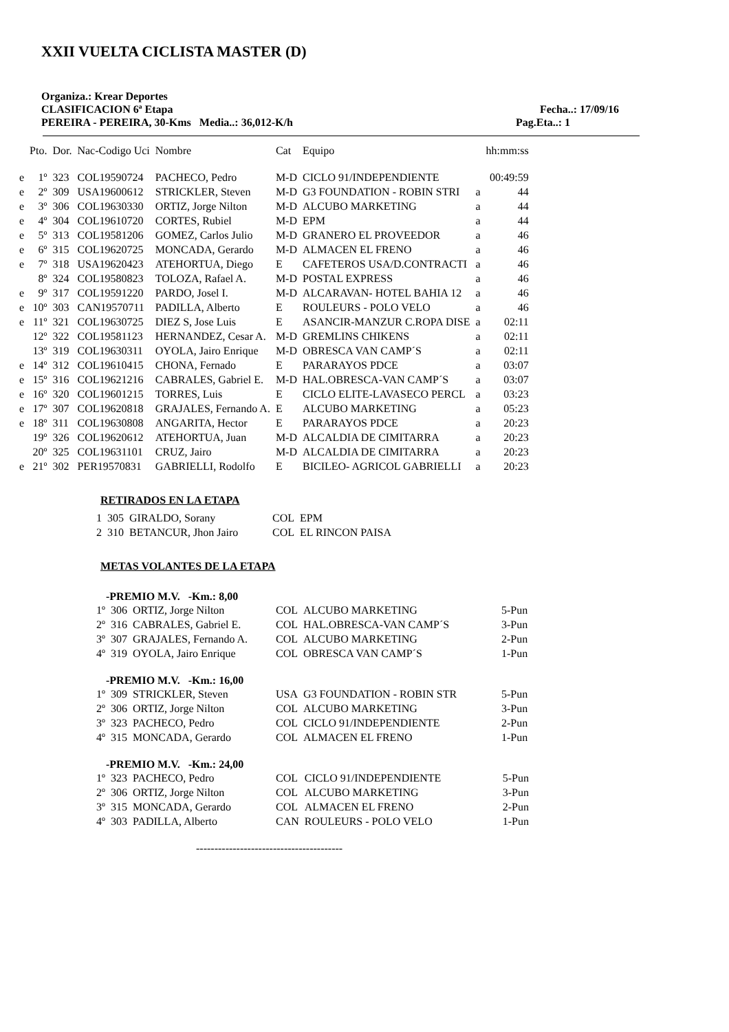XXII VUELTA CICLISTA MASTER (D)
Organiza.: Krear Deportes
CLASIFICACION 6ª Etapa Fecha..: 17/09/16
PEREIRA - PEREIRA, 30-Kms Media..: 36,012-K/h Pag.Eta..: 1
| | Pto. | Dor. | Nac-Codigo Uci | Nombre | Cat | Equipo | | hh:mm:ss |
| --- | --- | --- | --- | --- | --- | --- | --- | --- |
| e | 1º | 323 | COL19590724 | PACHECO, Pedro | M-D | CICLO 91/INDEPENDIENTE | | 00:49:59 |
| e | 2º | 309 | USA19600612 | STRICKLER, Steven | M-D | G3 FOUNDATION - ROBIN STRI | a | 44 |
| e | 3º | 306 | COL19630330 | ORTIZ, Jorge Nilton | M-D | ALCUBO MARKETING | a | 44 |
| e | 4º | 304 | COL19610720 | CORTES, Rubiel | M-D | EPM | a | 44 |
| e | 5º | 313 | COL19581206 | GOMEZ, Carlos Julio | M-D | GRANERO EL PROVEEDOR | a | 46 |
| e | 6º | 315 | COL19620725 | MONCADA, Gerardo | M-D | ALMACEN EL FRENO | a | 46 |
| e | 7º | 318 | USA19620423 | ATEHORTUA, Diego | E | CAFETEROS USA/D.CONTRACTI | a | 46 |
| | 8º | 324 | COL19580823 | TOLOZA, Rafael A. | M-D | POSTAL EXPRESS | a | 46 |
| e | 9º | 317 | COL19591220 | PARDO, Josel I. | M-D | ALCARAVAN- HOTEL BAHIA 12 | a | 46 |
| e | 10º | 303 | CAN19570711 | PADILLA, Alberto | E | ROULEURS - POLO VELO | a | 46 |
| e | 11º | 321 | COL19630725 | DIEZ S, Jose Luis | E | ASANCIR-MANZUR C.ROPA DISE | a | 02:11 |
| | 12º | 322 | COL19581123 | HERNANDEZ, Cesar A. | M-D | GREMLINS CHIKENS | a | 02:11 |
| | 13º | 319 | COL19630311 | OYOLA, Jairo Enrique | M-D | OBRESCA VAN CAMP´S | a | 02:11 |
| e | 14º | 312 | COL19610415 | CHONA, Fernado | E | PARARAYOS PDCE | a | 03:07 |
| e | 15º | 316 | COL19621216 | CABRALES, Gabriel E. | M-D | HAL.OBRESCA-VAN CAMP´S | a | 03:07 |
| e | 16º | 320 | COL19601215 | TORRES, Luis | E | CICLO ELITE-LAVASECO PERCL | a | 03:23 |
| e | 17º | 307 | COL19620818 | GRAJALES, Fernando A. | E | ALCUBO MARKETING | a | 05:23 |
| e | 18º | 311 | COL19630808 | ANGARITA, Hector | E | PARARAYOS PDCE | a | 20:23 |
| | 19º | 326 | COL19620612 | ATEHORTUA, Juan | M-D | ALCALDIA DE CIMITARRA | a | 20:23 |
| | 20º | 325 | COL19631101 | CRUZ, Jairo | M-D | ALCALDIA DE CIMITARRA | a | 20:23 |
| e | 21º | 302 | PER19570831 | GABRIELLI, Rodolfo | E | BICILEO- AGRICOL GABRIELLI | a | 20:23 |
RETIRADOS EN LA ETAPA
| 1 | 305 | GIRALDO, Sorany | COL | EPM |
| 2 | 310 | BETANCUR, Jhon Jairo | COL | EL RINCON PAISA |
METAS VOLANTES DE LA ETAPA
-PREMIO M.V. -Km.: 8,00
| 1º | 306 | ORTIZ, Jorge Nilton | COL | ALCUBO MARKETING | 5-Pun |
| 2º | 316 | CABRALES, Gabriel E. | COL | HAL.OBRESCA-VAN CAMP´S | 3-Pun |
| 3º | 307 | GRAJALES, Fernando A. | COL | ALCUBO MARKETING | 2-Pun |
| 4º | 319 | OYOLA, Jairo Enrique | COL | OBRESCA VAN CAMP´S | 1-Pun |
-PREMIO M.V. -Km.: 16,00
| 1º | 309 | STRICKLER, Steven | USA | G3 FOUNDATION - ROBIN STR | 5-Pun |
| 2º | 306 | ORTIZ, Jorge Nilton | COL | ALCUBO MARKETING | 3-Pun |
| 3º | 323 | PACHECO, Pedro | COL | CICLO 91/INDEPENDIENTE | 2-Pun |
| 4º | 315 | MONCADA, Gerardo | COL | ALMACEN EL FRENO | 1-Pun |
-PREMIO M.V. -Km.: 24,00
| 1º | 323 | PACHECO, Pedro | COL | CICLO 91/INDEPENDIENTE | 5-Pun |
| 2º | 306 | ORTIZ, Jorge Nilton | COL | ALCUBO MARKETING | 3-Pun |
| 3º | 315 | MONCADA, Gerardo | COL | ALMACEN EL FRENO | 2-Pun |
| 4º | 303 | PADILLA, Alberto | CAN | ROULEURS - POLO VELO | 1-Pun |
----------------------------------------